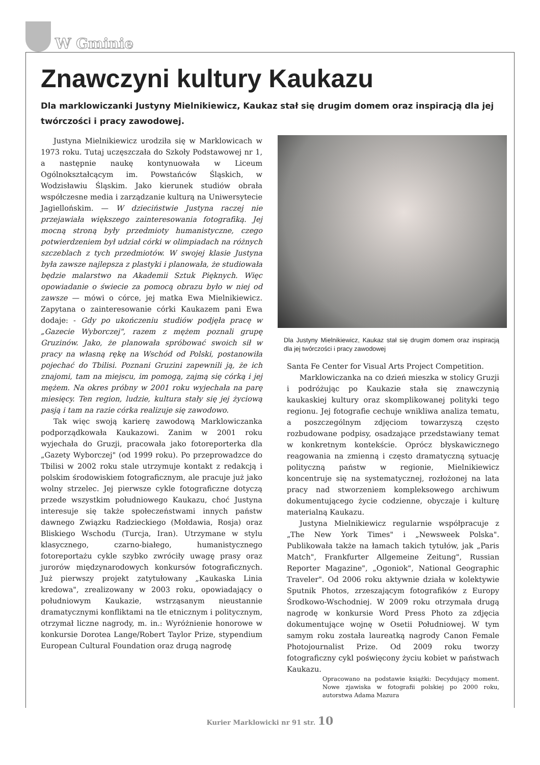W Gminie
Znawczyni kultury Kaukazu
Dla marklowiczanki Justyny Mielnikiewicz, Kaukaz stał się drugim domem oraz inspiracją dla jej twórczości i pracy zawodowej.
Justyna Mielnikiewicz urodziła się w Marklowicach w 1973 roku. Tutaj uczęszczała do Szkoły Podstawowej nr 1, a następnie naukę kontynuowała w Liceum Ogólnokształcącym im. Powstańców Śląskich, w Wodzisławiu Śląskim. Jako kierunek studiów obrała współczesne media i zarządzanie kulturą na Uniwersytecie Jagiellońskim. — W dzieciństwie Justyna raczej nie przejawiała większego zainteresowania fotografiką. Jej mocną stroną były przedmioty humanistyczne, czego potwierdzeniem był udział córki w olimpiadach na różnych szczeblach z tych przedmiotów. W swojej klasie Justyna była zawsze najlepsza z plastyki i planowała, że studiowała będzie malarstwo na Akademii Sztuk Pięknych. Więc opowiadanie o świecie za pomocą obrazu było w niej od zawsze — mówi o córce, jej matka Ewa Mielnikiewicz. Zapytana o zainteresowanie córki Kaukazem pani Ewa dodaje: - Gdy po ukończeniu studiów podjęła pracę w „Gazecie Wyborczej", razem z mężem poznali grupę Gruzinów. Jako, że planowała spróbować swoich sił w pracy na własną rękę na Wschód od Polski, postanowiła pojechać do Tbilisi. Poznani Gruzini zapewnili ją, że ich znajomi, tam na miejscu, im pomogą, zajmą się córką i jej mężem. Na okres próbny w 2001 roku wyjechała na parę miesięcy. Ten region, ludzie, kultura stały się jej życiową pasją i tam na razie córka realizuje się zawodowo.
Tak więc swoją karierę zawodową Marklowiczanka podporządkowała Kaukazowi. Zanim w 2001 roku wyjechała do Gruzji, pracowała jako fotoreporterka dla „Gazety Wyborczej" (od 1999 roku). Po przeprowadzce do Tbilisi w 2002 roku stale utrzymuje kontakt z redakcją i polskim środowiskiem fotograficznym, ale pracuje już jako wolny strzelec. Jej pierwsze cykle fotograficzne dotyczą przede wszystkim południowego Kaukazu, choć Justyna interesuje się także społeczeństwami innych państw dawnego Związku Radzieckiego (Mołdawia, Rosja) oraz Bliskiego Wschodu (Turcja, Iran). Utrzymane w stylu klasycznego, czarno-białego, humanistycznego fotoreportażu cykle szybko zwróciły uwagę prasy oraz jurorów międzynarodowych konkursów fotograficznych. Już pierwszy projekt zatytułowany „Kaukaska Linia kredowa", zrealizowany w 2003 roku, opowiadający o południowym Kaukazie, wstrząsanym nieustannie dramatycznymi konfliktami na tle etnicznym i politycznym, otrzymał liczne nagrody, m. in.: Wyróżnienie honorowe w konkursie Dorotea Lange/Robert Taylor Prize, stypendium European Cultural Foundation oraz drugą nagrodę
Dla Justyny Mielnikiewicz, Kaukaz stał się drugim domem oraz inspiracją dla jej twórczości i pracy zawodowej
Santa Fe Center for Visual Arts Project Competition.
Marklowiczanka na co dzień mieszka w stolicy Gruzji i podróżując po Kaukazie stała się znawczynią kaukaskiej kultury oraz skomplikowanej polityki tego regionu. Jej fotografie cechuje wnikliwa analiza tematu, a poszczególnym zdjęciom towarzyszą często rozbudowane podpisy, osadzające przedstawiany temat w konkretnym kontekście. Oprócz błyskawicznego reagowania na zmienną i często dramatyczną sytuację polityczną państw w regionie, Mielnikiewicz koncentruje się na systematycznej, rozłożonej na lata pracy nad stworzeniem kompleksowego archiwum dokumentującego życie codzienne, obyczaje i kulturę materialną Kaukazu.
Justyna Mielnikiewicz regularnie współpracuje z „The New York Times" i „Newsweek Polska". Publikowała także na łamach takich tytułów, jak „Paris Match", Frankfurter Allgemeine Zeitung", Russian Reporter Magazine", „Ogoniok", National Geographic Traveler". Od 2006 roku aktywnie działa w kolektywie Sputnik Photos, zrzeszającym fotografików z Europy Środkowo-Wschodniej. W 2009 roku otrzymała drugą nagrodę w konkursie Word Press Photo za zdjęcia dokumentujące wojnę w Osetii Południowej. W tym samym roku została laureatką nagrody Canon Female Photojournalist Prize. Od 2009 roku tworzy fotograficzny cykl poświęcony życiu kobiet w państwach Kaukazu.
Opracowano na podstawie książki: Decydujący moment. Nowe zjawiska w fotografii polskiej po 2000 roku, autorstwa Adama Mazura
Kurier Marklowicki nr 91 str. 10